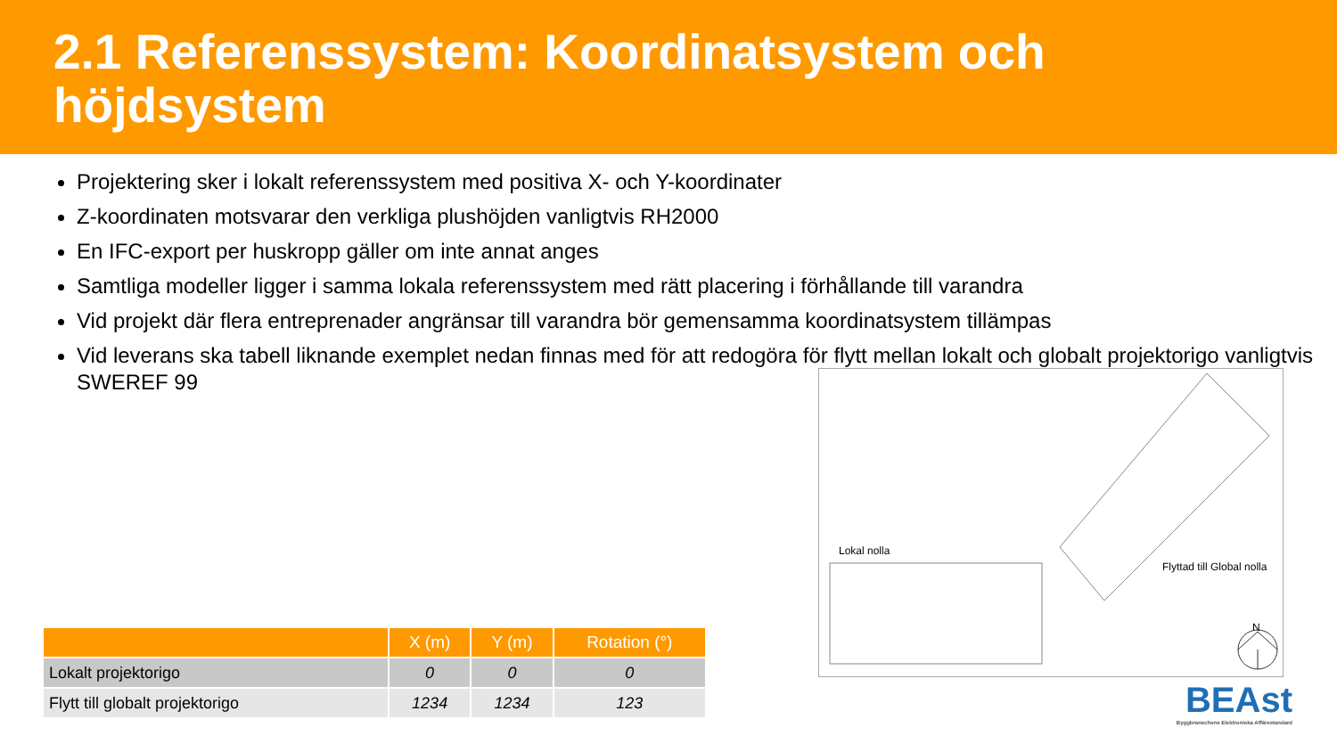2.1 Referenssystem: Koordinatsystem och höjdsystem
Projektering sker i lokalt referenssystem med positiva X- och Y-koordinater
Z-koordinaten motsvarar den verkliga plushöjden vanligtvis RH2000
En IFC-export per huskropp gäller om inte annat anges
Samtliga modeller ligger i samma lokala referenssystem med rätt placering i förhållande till varandra
Vid projekt där flera entreprenader angränsar till varandra bör gemensamma koordinatsystem tillämpas
Vid leverans ska tabell liknande exemplet nedan finnas med för att redogöra för flytt mellan lokalt och globalt projektorigo vanligtvis SWEREF 99
| | X (m) | Y (m) | Rotation (°) |
| --- | --- | --- | --- |
| Lokalt projektorigo | 0 | 0 | 0 |
| Flytt till globalt projektorigo | 1234 | 1234 | 123 |
Lokal nolla
Flyttad till Global nolla
N
BEAst
Byggbranschens Elektroniska Affärsstandard